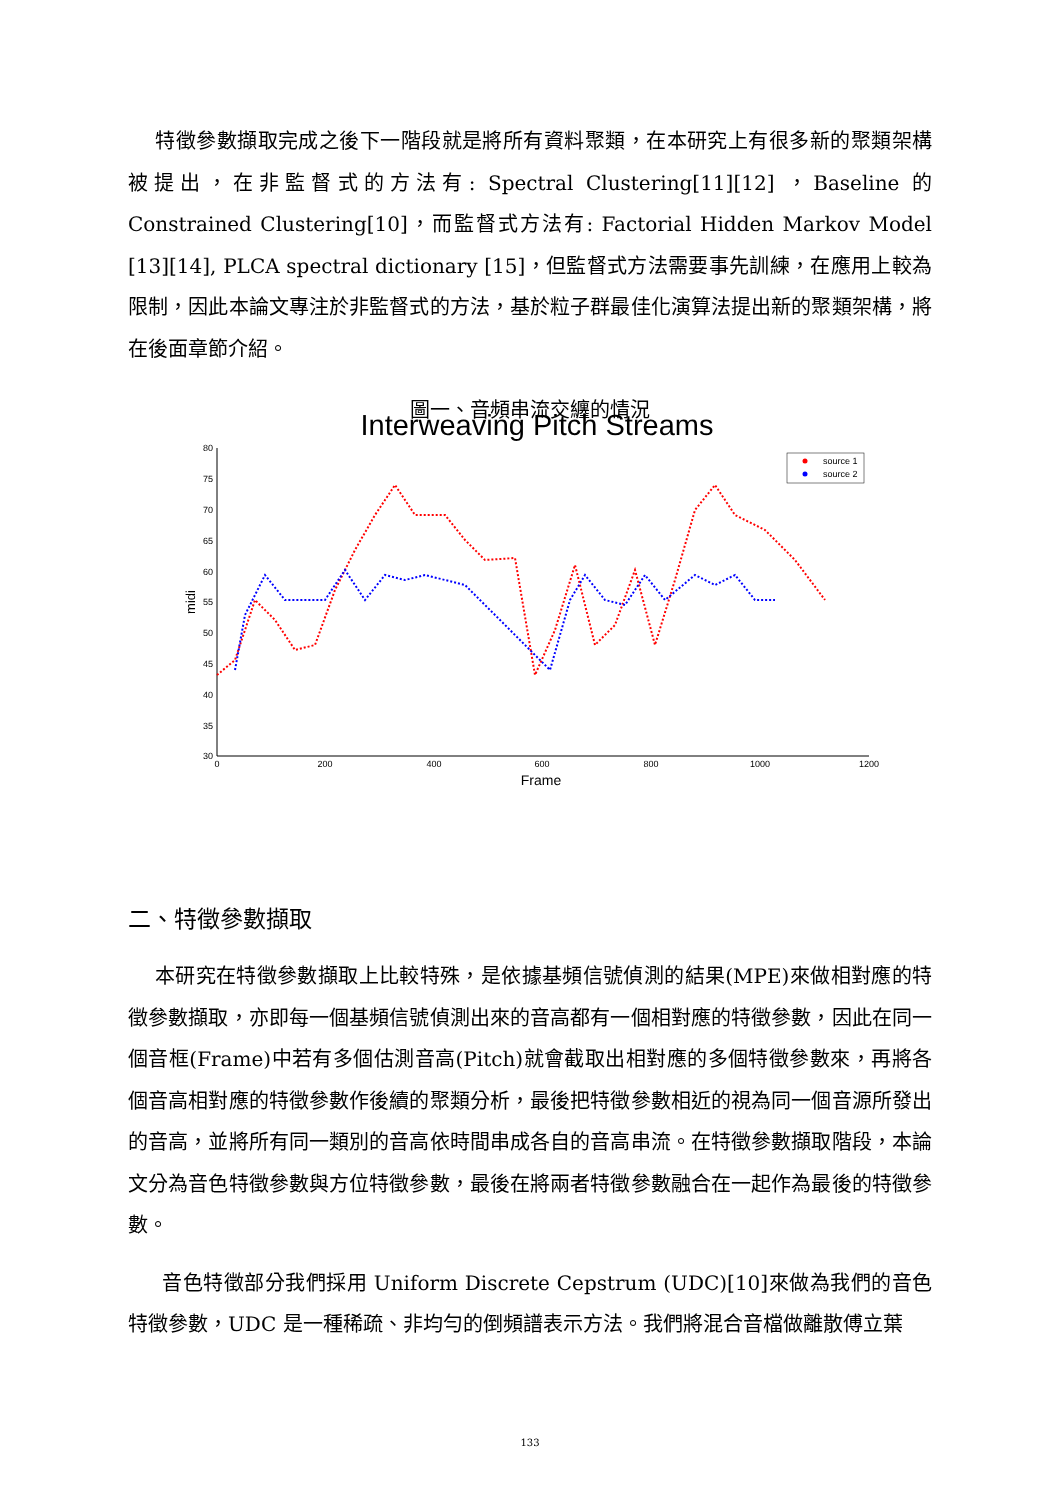特徵參數擷取完成之後下一階段就是將所有資料聚類，在本研究上有很多新的聚類架構被提出，在非監督式的方法有: Spectral Clustering[11][12] ，Baseline 的 Constrained Clustering[10]，而監督式方法有: Factorial Hidden Markov Model [13][14], PLCA spectral dictionary [15]，但監督式方法需要事先訓練，在應用上較為限制，因此本論文專注於非監督式的方法，基於粒子群最佳化演算法提出新的聚類架構，將在後面章節介紹。
圖一、音頻串流交纏的情況
Interweaving Pitch Streams
80
75
70
65
60
55
50
45
40
35
30
0
200
400
600
800
1000
1200
Frame
midi
source 1
source 2
二、特徵參數擷取
本研究在特徵參數擷取上比較特殊，是依據基頻信號偵測的結果(MPE)來做相對應的特徵參數擷取，亦即每一個基頻信號偵測出來的音高都有一個相對應的特徵參數，因此在同一個音框(Frame)中若有多個估測音高(Pitch)就會截取出相對應的多個特徵參數來，再將各個音高相對應的特徵參數作後續的聚類分析，最後把特徵參數相近的視為同一個音源所發出的音高，並將所有同一類別的音高依時間串成各自的音高串流。在特徵參數擷取階段，本論文分為音色特徵參數與方位特徵參數，最後在將兩者特徵參數融合在一起作為最後的特徵參數。
音色特徵部分我們採用 Uniform Discrete Cepstrum (UDC)[10]來做為我們的音色特徵參數，UDC 是一種稀疏、非均勻的倒頻譜表示方法。我們將混合音檔做離散傅立葉
133